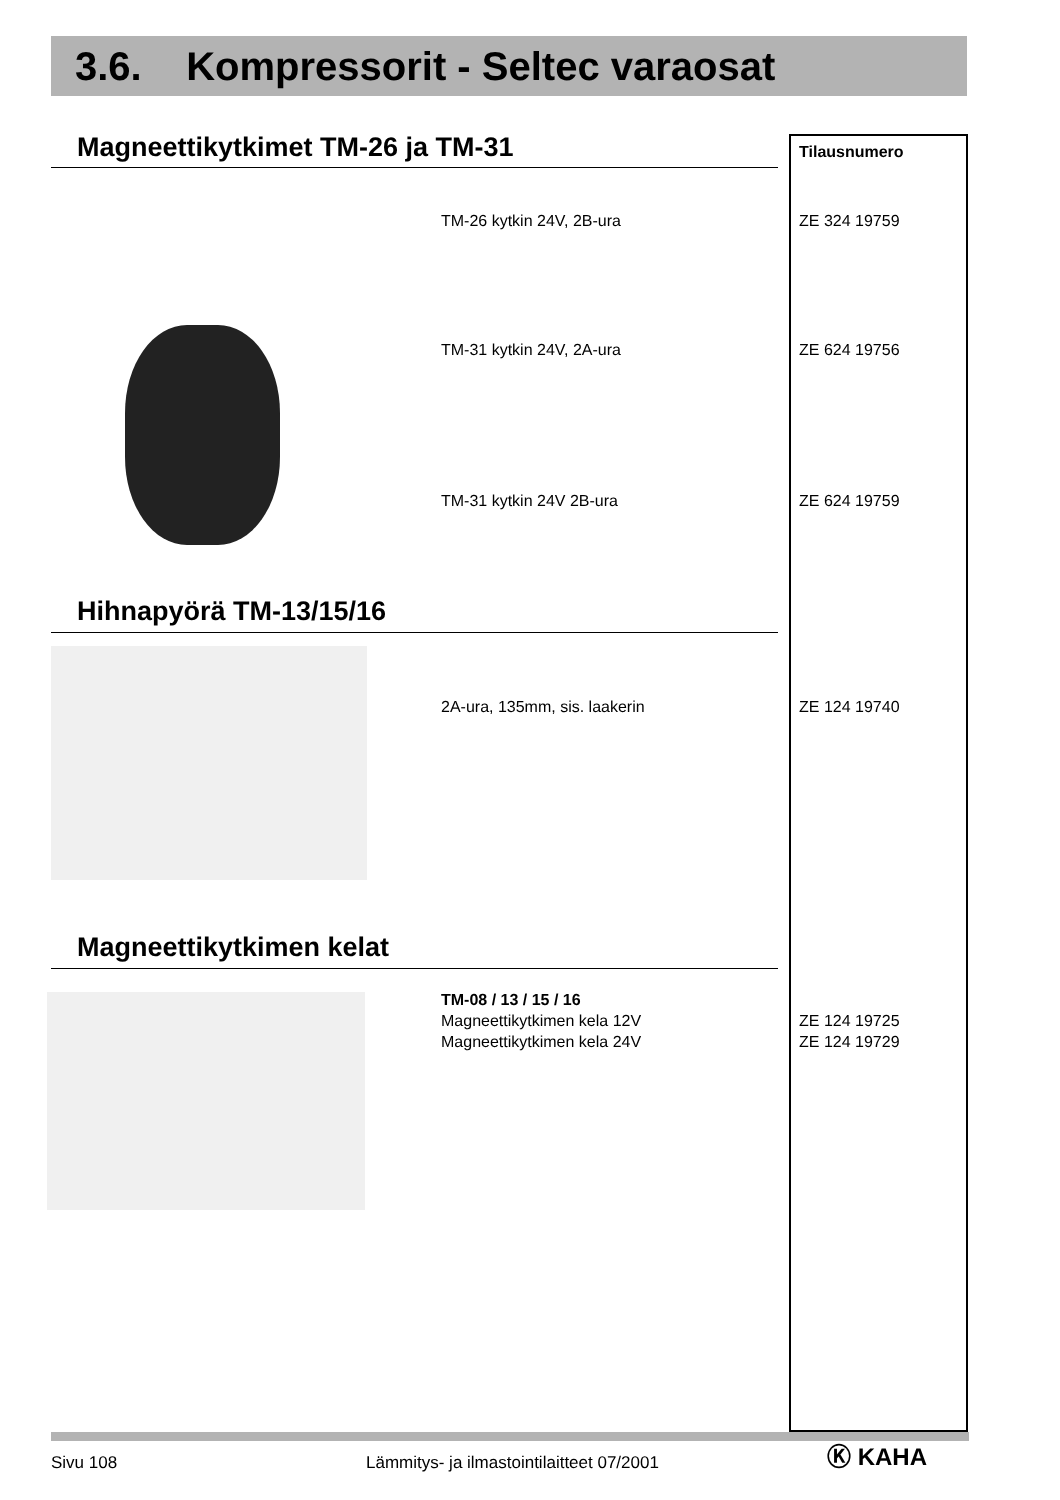3.6. Kompressorit - Seltec varaosat
Magneettikytkimet TM-26 ja TM-31 Tilausnumero
TM-26 kytkin 24V, 2B-ura ZE 324 19759
TM-31 kytkin 24V, 2A-ura ZE 624 19756
TM-31 kytkin 24V 2B-ura ZE 624 19759
Hihnapyörä TM-13/15/16
2A-ura, 135mm, sis. laakerin ZE 124 19740
Magneettikytkimen kelat
TM-08 / 13 / 15 / 16
Magneettikytkimen kela 12V
Magneettikytkimen kela 24V
ZE 124 19725
ZE 124 19729
Sivu 108
Lämmitys- ja ilmastointilaitteet 07/2001
Ⓚ KAHA